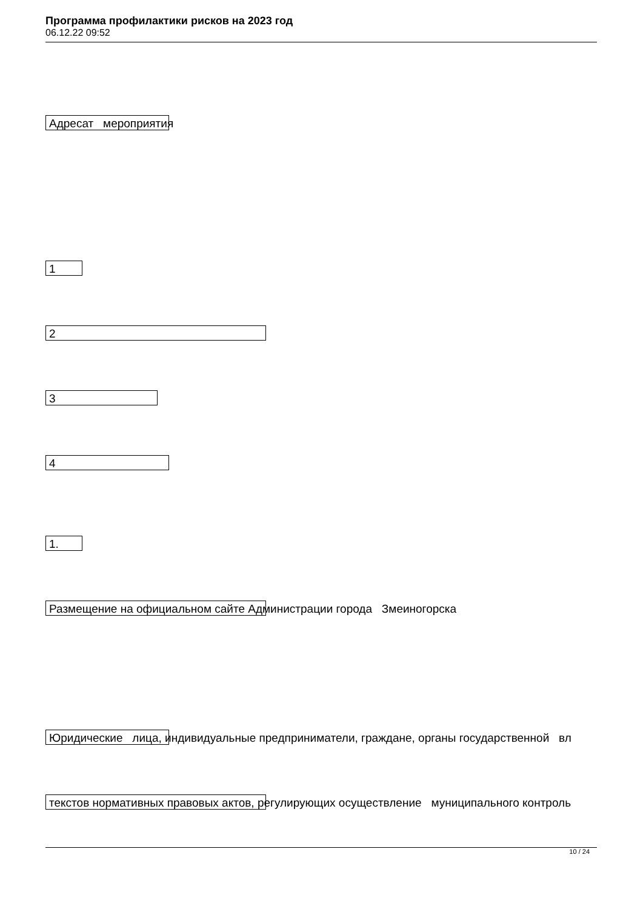Программа профилактики рисков на 2023 год
06.12.22 09:52
Адресат мероприятия
1
2
3
4
1.
Размещение на официальном сайте Администрации города Змеиногорска
Юридические лица, индивидуальные предприниматели, граждане, органы государственной вл
текстов нормативных правовых актов, регулирующих осуществление муниципального контроль
10 / 24